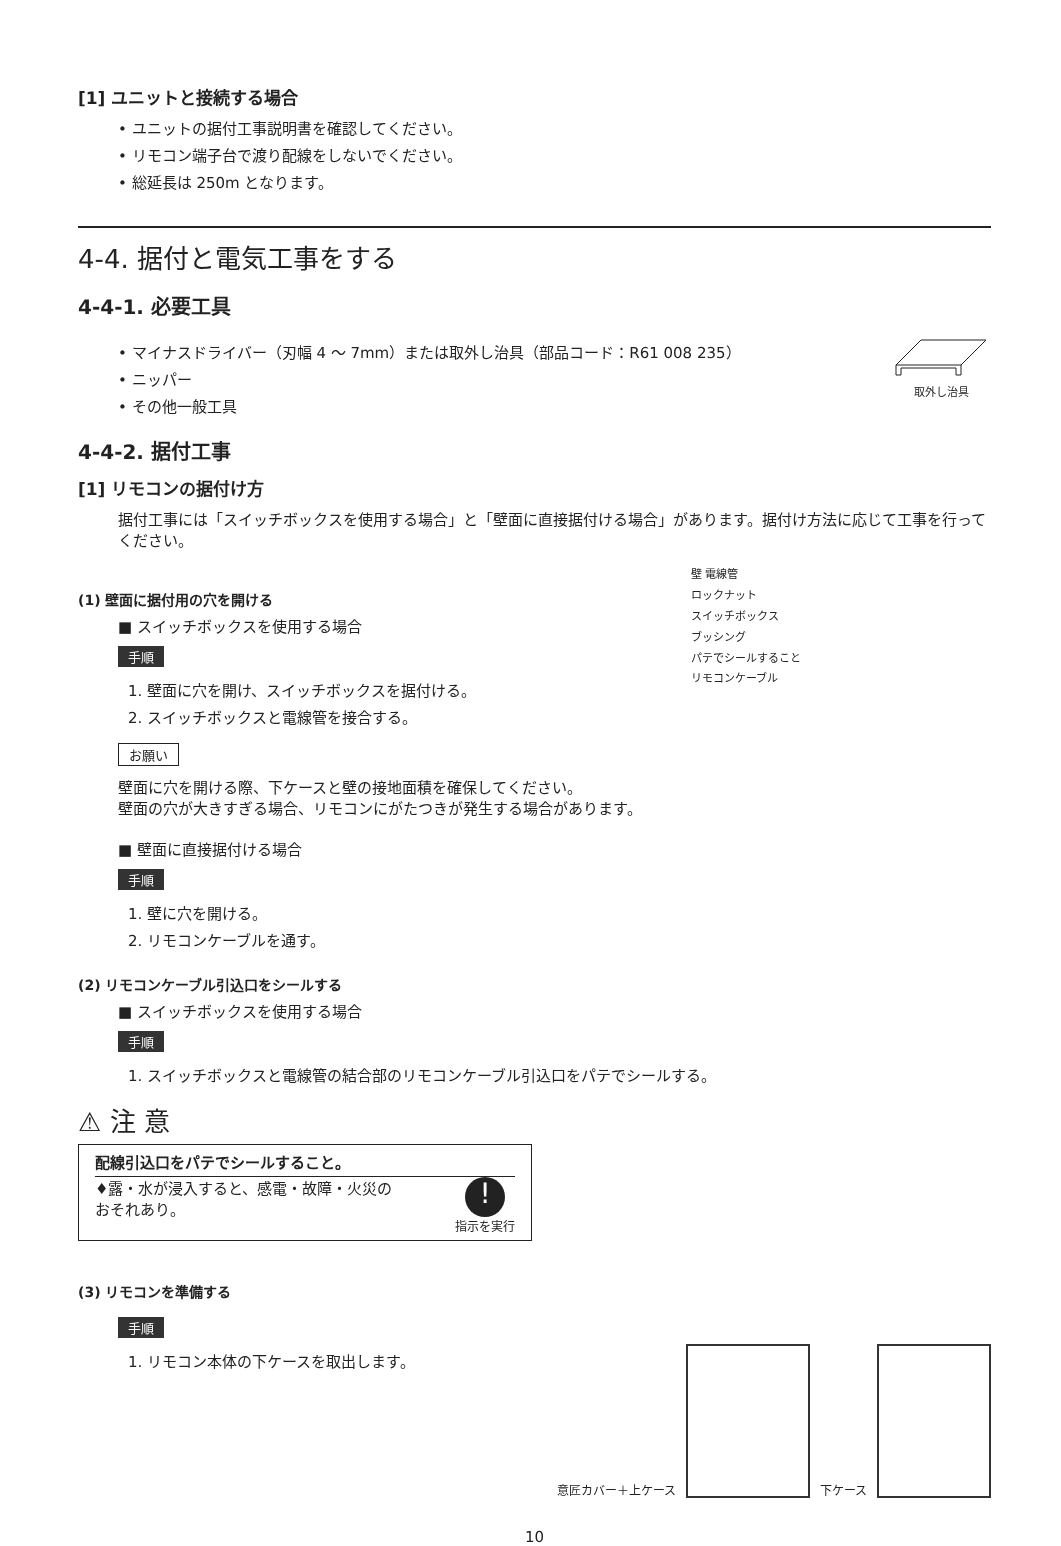[1] ユニットと接続する場合
• ユニットの据付工事説明書を確認してください。
• リモコン端子台で渡り配線をしないでください。
• 総延長は 250m となります。
4-4. 据付と電気工事をする
4-4-1. 必要工具
• マイナスドライバー（刃幅 4 ～ 7mm）または取外し治具（部品コード：R61 008 235）
• ニッパー
• その他一般工具
取外し治具
4-4-2. 据付工事
[1] リモコンの据付け方
据付工事には「スイッチボックスを使用する場合」と「壁面に直接据付ける場合」があります。据付け方法に応じて工事を行ってください。
(1) 壁面に据付用の穴を開ける
■ スイッチボックスを使用する場合
手順
1. 壁面に穴を開け、スイッチボックスを据付ける。
2. スイッチボックスと電線管を接合する。
お願い
壁 電線管
ロックナット
スイッチボックス
ブッシング
パテでシールすること
リモコンケーブル
壁面に穴を開ける際、下ケースと壁の接地面積を確保してください。
壁面の穴が大きすぎる場合、リモコンにがたつきが発生する場合があります。
■ 壁面に直接据付ける場合
手順
1. 壁に穴を開ける。
2. リモコンケーブルを通す。
(2) リモコンケーブル引込口をシールする
■ スイッチボックスを使用する場合
手順
1. スイッチボックスと電線管の結合部のリモコンケーブル引込口をパテでシールする。
⚠ 注 意
配線引込口をパテでシールすること。
♦露・水が浸入すると、感電・故障・火災の
おそれあり。
!
指示を実行
(3) リモコンを準備する
手順
1. リモコン本体の下ケースを取出します。
意匠カバー＋上ケース
下ケース
10